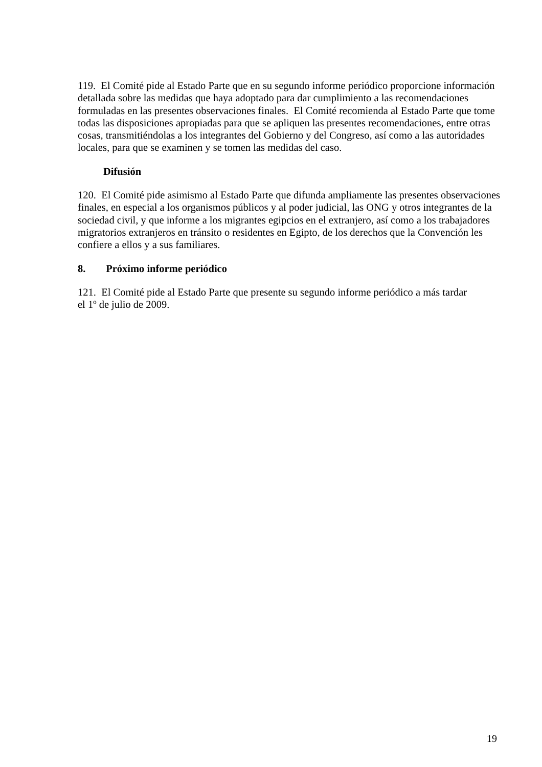119. El Comité pide al Estado Parte que en su segundo informe periódico proporcione información detallada sobre las medidas que haya adoptado para dar cumplimiento a las recomendaciones formuladas en las presentes observaciones finales. El Comité recomienda al Estado Parte que tome todas las disposiciones apropiadas para que se apliquen las presentes recomendaciones, entre otras cosas, transmitiéndolas a los integrantes del Gobierno y del Congreso, así como a las autoridades locales, para que se examinen y se tomen las medidas del caso.
Difusión
120. El Comité pide asimismo al Estado Parte que difunda ampliamente las presentes observaciones finales, en especial a los organismos públicos y al poder judicial, las ONG y otros integrantes de la sociedad civil, y que informe a los migrantes egipcios en el extranjero, así como a los trabajadores migratorios extranjeros en tránsito o residentes en Egipto, de los derechos que la Convención les confiere a ellos y a sus familiares.
8. Próximo informe periódico
121. El Comité pide al Estado Parte que presente su segundo informe periódico a más tardar
el 1º de julio de 2009.
19